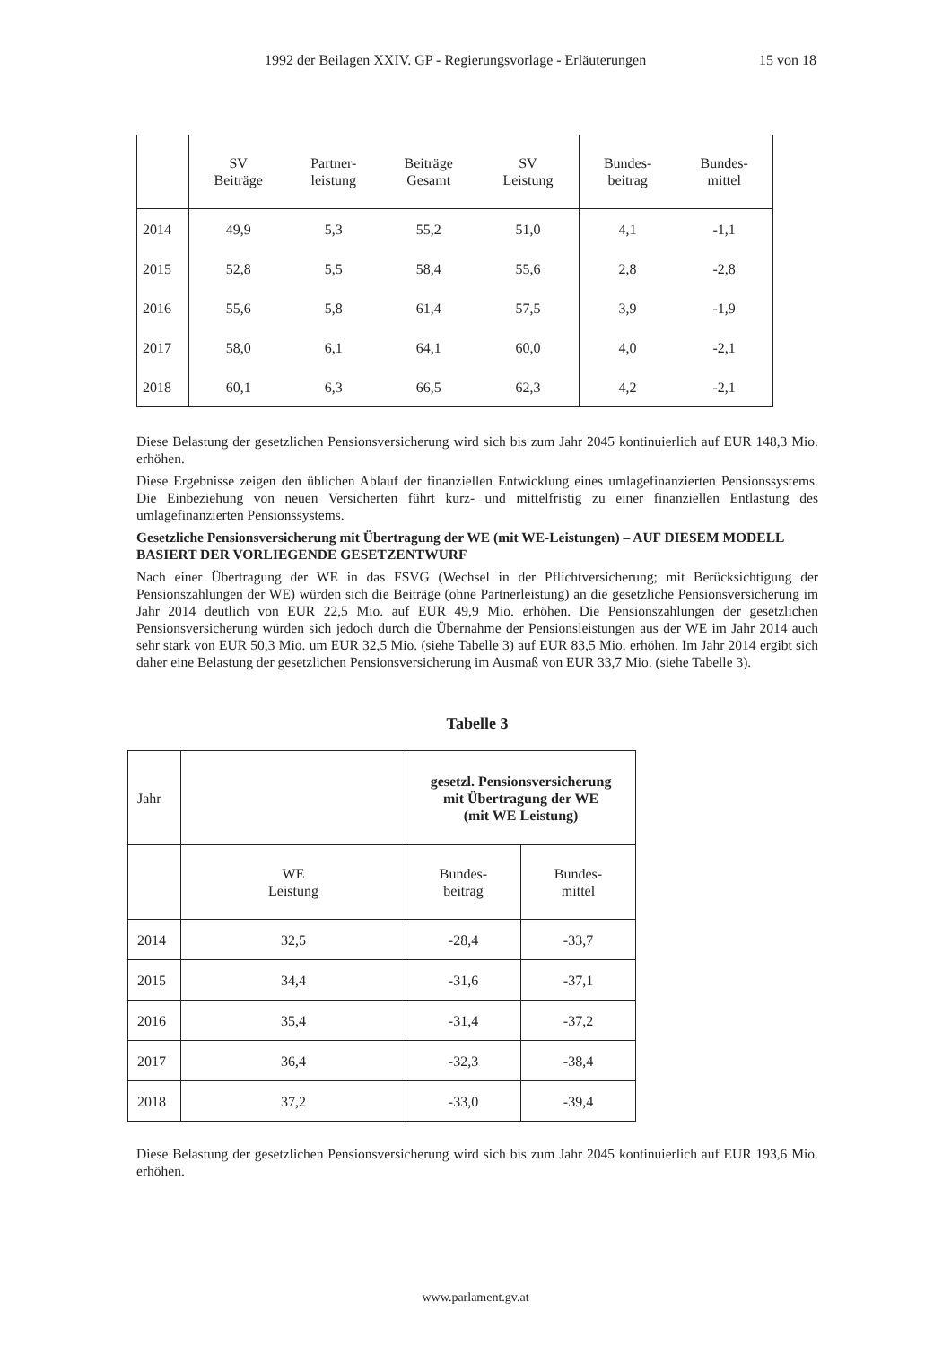1992 der Beilagen XXIV. GP - Regierungsvorlage - Erläuterungen 15 von 18
| | SV Beiträge | Partner- leistung | Beiträge Gesamt | SV Leistung | Bundes- beitrag | Bundes- mittel |
| 2014 | 49,9 | 5,3 | 55,2 | 51,0 | 4,1 | -1,1 |
| 2015 | 52,8 | 5,5 | 58,4 | 55,6 | 2,8 | -2,8 |
| 2016 | 55,6 | 5,8 | 61,4 | 57,5 | 3,9 | -1,9 |
| 2017 | 58,0 | 6,1 | 64,1 | 60,0 | 4,0 | -2,1 |
| 2018 | 60,1 | 6,3 | 66,5 | 62,3 | 4,2 | -2,1 |
Diese Belastung der gesetzlichen Pensionsversicherung wird sich bis zum Jahr 2045 kontinuierlich auf EUR 148,3 Mio. erhöhen.
Diese Ergebnisse zeigen den üblichen Ablauf der finanziellen Entwicklung eines umlagefinanzierten Pensionssystems. Die Einbeziehung von neuen Versicherten führt kurz- und mittelfristig zu einer finanziellen Entlastung des umlagefinanzierten Pensionssystems.
Gesetzliche Pensionsversicherung mit Übertragung der WE (mit WE-Leistungen) – AUF DIESEM MODELL BASIERT DER VORLIEGENDE GESETZENTWURF
Nach einer Übertragung der WE in das FSVG (Wechsel in der Pflichtversicherung; mit Berücksichtigung der Pensionszahlungen der WE) würden sich die Beiträge (ohne Partnerleistung) an die gesetzliche Pensionsversicherung im Jahr 2014 deutlich von EUR 22,5 Mio. auf EUR 49,9 Mio. erhöhen. Die Pensionszahlungen der gesetzlichen Pensionsversicherung würden sich jedoch durch die Übernahme der Pensionsleistungen aus der WE im Jahr 2014 auch sehr stark von EUR 50,3 Mio. um EUR 32,5 Mio. (siehe Tabelle 3) auf EUR 83,5 Mio. erhöhen. Im Jahr 2014 ergibt sich daher eine Belastung der gesetzlichen Pensionsversicherung im Ausmaß von EUR 33,7 Mio. (siehe Tabelle 3).
Tabelle 3
| Jahr | | gesetzl. Pensionsversicherung mit Übertragung der WE (mit WE Leistung) | |
| | WE Leistung | Bundes- beitrag | Bundes- mittel |
| 2014 | 32,5 | -28,4 | -33,7 |
| 2015 | 34,4 | -31,6 | -37,1 |
| 2016 | 35,4 | -31,4 | -37,2 |
| 2017 | 36,4 | -32,3 | -38,4 |
| 2018 | 37,2 | -33,0 | -39,4 |
Diese Belastung der gesetzlichen Pensionsversicherung wird sich bis zum Jahr 2045 kontinuierlich auf EUR 193,6 Mio. erhöhen.
www.parlament.gv.at